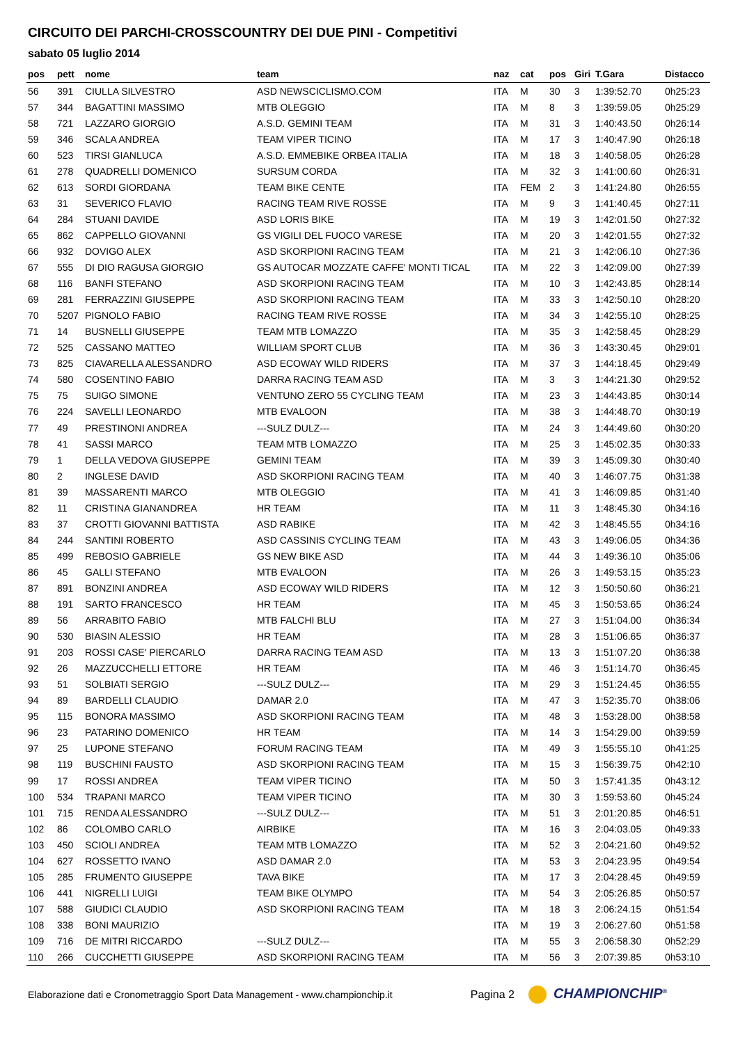CIRCUITO DEI PARCHI-CROSSCOUNTRY DEI DUE PINI - Competitivi
sabato 05 luglio 2014
| pos | pett | nome | team | naz | cat | pos | Giri | T.Gara | Distacco |
| --- | --- | --- | --- | --- | --- | --- | --- | --- | --- |
| 56 | 391 | CIULLA SILVESTRO | ASD NEWSCICLISMO.COM | ITA | M | 30 | 3 | 1:39:52.70 | 0h25:23 |
| 57 | 344 | BAGATTINI MASSIMO | MTB OLEGGIO | ITA | M | 8 | 3 | 1:39:59.05 | 0h25:29 |
| 58 | 721 | LAZZARO GIORGIO | A.S.D. GEMINI TEAM | ITA | M | 31 | 3 | 1:40:43.50 | 0h26:14 |
| 59 | 346 | SCALA ANDREA | TEAM VIPER TICINO | ITA | M | 17 | 3 | 1:40:47.90 | 0h26:18 |
| 60 | 523 | TIRSI GIANLUCA | A.S.D. EMMEBIKE ORBEA ITALIA | ITA | M | 18 | 3 | 1:40:58.05 | 0h26:28 |
| 61 | 278 | QUADRELLI DOMENICO | SURSUM CORDA | ITA | M | 32 | 3 | 1:41:00.60 | 0h26:31 |
| 62 | 613 | SORDI GIORDANA | TEAM BIKE CENTE | ITA | FEM | 2 | 3 | 1:41:24.80 | 0h26:55 |
| 63 | 31 | SEVERICO FLAVIO | RACING TEAM RIVE ROSSE | ITA | M | 9 | 3 | 1:41:40.45 | 0h27:11 |
| 64 | 284 | STUANI DAVIDE | ASD LORIS BIKE | ITA | M | 19 | 3 | 1:42:01.50 | 0h27:32 |
| 65 | 862 | CAPPELLO GIOVANNI | GS VIGILI DEL FUOCO VARESE | ITA | M | 20 | 3 | 1:42:01.55 | 0h27:32 |
| 66 | 932 | DOVIGO ALEX | ASD SKORPIONI RACING TEAM | ITA | M | 21 | 3 | 1:42:06.10 | 0h27:36 |
| 67 | 555 | DI DIO RAGUSA GIORGIO | GS AUTOCAR MOZZATE CAFFE' MONTI TICAL | ITA | M | 22 | 3 | 1:42:09.00 | 0h27:39 |
| 68 | 116 | BANFI STEFANO | ASD SKORPIONI RACING TEAM | ITA | M | 10 | 3 | 1:42:43.85 | 0h28:14 |
| 69 | 281 | FERRAZZINI GIUSEPPE | ASD SKORPIONI RACING TEAM | ITA | M | 33 | 3 | 1:42:50.10 | 0h28:20 |
| 70 | 5207 | PIGNOLO FABIO | RACING TEAM RIVE ROSSE | ITA | M | 34 | 3 | 1:42:55.10 | 0h28:25 |
| 71 | 14 | BUSNELLI GIUSEPPE | TEAM MTB LOMAZZO | ITA | M | 35 | 3 | 1:42:58.45 | 0h28:29 |
| 72 | 525 | CASSANO MATTEO | WILLIAM SPORT CLUB | ITA | M | 36 | 3 | 1:43:30.45 | 0h29:01 |
| 73 | 825 | CIAVARELLA ALESSANDRO | ASD ECOWAY WILD RIDERS | ITA | M | 37 | 3 | 1:44:18.45 | 0h29:49 |
| 74 | 580 | COSENTINO FABIO | DARRA RACING TEAM ASD | ITA | M | 3 | 3 | 1:44:21.30 | 0h29:52 |
| 75 | 75 | SUIGO SIMONE | VENTUNO ZERO 55 CYCLING TEAM | ITA | M | 23 | 3 | 1:44:43.85 | 0h30:14 |
| 76 | 224 | SAVELLI LEONARDO | MTB EVALOON | ITA | M | 38 | 3 | 1:44:48.70 | 0h30:19 |
| 77 | 49 | PRESTINONI ANDREA | ---SULZ DULZ--- | ITA | M | 24 | 3 | 1:44:49.60 | 0h30:20 |
| 78 | 41 | SASSI MARCO | TEAM MTB LOMAZZO | ITA | M | 25 | 3 | 1:45:02.35 | 0h30:33 |
| 79 | 1 | DELLA VEDOVA GIUSEPPE | GEMINI TEAM | ITA | M | 39 | 3 | 1:45:09.30 | 0h30:40 |
| 80 | 2 | INGLESE DAVID | ASD SKORPIONI RACING TEAM | ITA | M | 40 | 3 | 1:46:07.75 | 0h31:38 |
| 81 | 39 | MASSARENTI MARCO | MTB OLEGGIO | ITA | M | 41 | 3 | 1:46:09.85 | 0h31:40 |
| 82 | 11 | CRISTINA GIANANDREA | HR TEAM | ITA | M | 11 | 3 | 1:48:45.30 | 0h34:16 |
| 83 | 37 | CROTTI GIOVANNI BATTISTA | ASD RABIKE | ITA | M | 42 | 3 | 1:48:45.55 | 0h34:16 |
| 84 | 244 | SANTINI ROBERTO | ASD CASSINIS CYCLING TEAM | ITA | M | 43 | 3 | 1:49:06.05 | 0h34:36 |
| 85 | 499 | REBOSIO GABRIELE | GS NEW BIKE ASD | ITA | M | 44 | 3 | 1:49:36.10 | 0h35:06 |
| 86 | 45 | GALLI STEFANO | MTB EVALOON | ITA | M | 26 | 3 | 1:49:53.15 | 0h35:23 |
| 87 | 891 | BONZINI ANDREA | ASD ECOWAY WILD RIDERS | ITA | M | 12 | 3 | 1:50:50.60 | 0h36:21 |
| 88 | 191 | SARTO FRANCESCO | HR TEAM | ITA | M | 45 | 3 | 1:50:53.65 | 0h36:24 |
| 89 | 56 | ARRABITO FABIO | MTB FALCHI BLU | ITA | M | 27 | 3 | 1:51:04.00 | 0h36:34 |
| 90 | 530 | BIASIN ALESSIO | HR TEAM | ITA | M | 28 | 3 | 1:51:06.65 | 0h36:37 |
| 91 | 203 | ROSSI CASE' PIERCARLO | DARRA RACING TEAM ASD | ITA | M | 13 | 3 | 1:51:07.20 | 0h36:38 |
| 92 | 26 | MAZZUCCHELLI ETTORE | HR TEAM | ITA | M | 46 | 3 | 1:51:14.70 | 0h36:45 |
| 93 | 51 | SOLBIATI SERGIO | ---SULZ DULZ--- | ITA | M | 29 | 3 | 1:51:24.45 | 0h36:55 |
| 94 | 89 | BARDELLI CLAUDIO | DAMAR 2.0 | ITA | M | 47 | 3 | 1:52:35.70 | 0h38:06 |
| 95 | 115 | BONORA MASSIMO | ASD SKORPIONI RACING TEAM | ITA | M | 48 | 3 | 1:53:28.00 | 0h38:58 |
| 96 | 23 | PATARINO DOMENICO | HR TEAM | ITA | M | 14 | 3 | 1:54:29.00 | 0h39:59 |
| 97 | 25 | LUPONE STEFANO | FORUM RACING TEAM | ITA | M | 49 | 3 | 1:55:55.10 | 0h41:25 |
| 98 | 119 | BUSCHINI FAUSTO | ASD SKORPIONI RACING TEAM | ITA | M | 15 | 3 | 1:56:39.75 | 0h42:10 |
| 99 | 17 | ROSSI ANDREA | TEAM VIPER TICINO | ITA | M | 50 | 3 | 1:57:41.35 | 0h43:12 |
| 100 | 534 | TRAPANI MARCO | TEAM VIPER TICINO | ITA | M | 30 | 3 | 1:59:53.60 | 0h45:24 |
| 101 | 715 | RENDA ALESSANDRO | ---SULZ DULZ--- | ITA | M | 51 | 3 | 2:01:20.85 | 0h46:51 |
| 102 | 86 | COLOMBO CARLO | AIRBIKE | ITA | M | 16 | 3 | 2:04:03.05 | 0h49:33 |
| 103 | 450 | SCIOLI ANDREA | TEAM MTB LOMAZZO | ITA | M | 52 | 3 | 2:04:21.60 | 0h49:52 |
| 104 | 627 | ROSSETTO IVANO | ASD DAMAR 2.0 | ITA | M | 53 | 3 | 2:04:23.95 | 0h49:54 |
| 105 | 285 | FRUMENTO GIUSEPPE | TAVA BIKE | ITA | M | 17 | 3 | 2:04:28.45 | 0h49:59 |
| 106 | 441 | NIGRELLI LUIGI | TEAM BIKE OLYMPO | ITA | M | 54 | 3 | 2:05:26.85 | 0h50:57 |
| 107 | 588 | GIUDICI CLAUDIO | ASD SKORPIONI RACING TEAM | ITA | M | 18 | 3 | 2:06:24.15 | 0h51:54 |
| 108 | 338 | BONI MAURIZIO | | ITA | M | 19 | 3 | 2:06:27.60 | 0h51:58 |
| 109 | 716 | DE MITRI RICCARDO | ---SULZ DULZ--- | ITA | M | 55 | 3 | 2:06:58.30 | 0h52:29 |
| 110 | 266 | CUCCHETTI GIUSEPPE | ASD SKORPIONI RACING TEAM | ITA | M | 56 | 3 | 2:07:39.85 | 0h53:10 |
Elaborazione dati e Cronometraggio Sport Data Management - www.championchip.it Pagina 2 CHAMPIONCHIP<sup>®</sup>